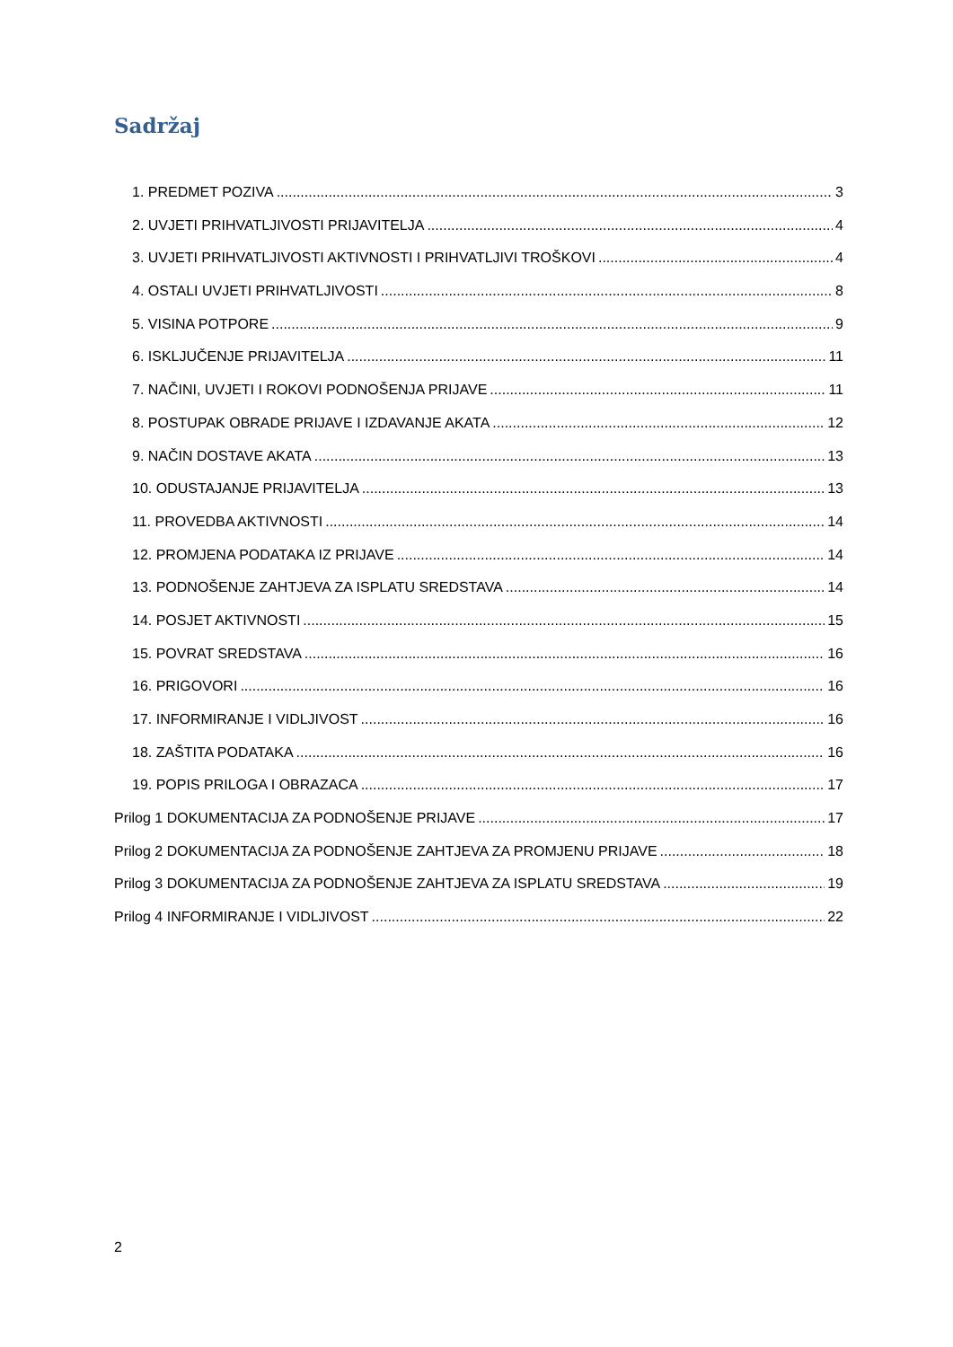Sadržaj
1. PREDMET POZIVA 3
2. UVJETI PRIHVATLJIVOSTI PRIJAVITELJA 4
3. UVJETI PRIHVATLJIVOSTI AKTIVNOSTI I PRIHVATLJIVI TROŠKOVI 4
4. OSTALI UVJETI PRIHVATLJIVOSTI 8
5. VISINA POTPORE 9
6. ISKLJUČENJE PRIJAVITELJA 11
7. NAČINI, UVJETI I ROKOVI PODNOŠENJA PRIJAVE 11
8. POSTUPAK OBRADE PRIJAVE I IZDAVANJE AKATA 12
9. NAČIN DOSTAVE AKATA 13
10. ODUSTAJANJE PRIJAVITELJA 13
11. PROVEDBA AKTIVNOSTI 14
12. PROMJENA PODATAKA IZ PRIJAVE 14
13. PODNOŠENJE ZAHTJEVA ZA ISPLATU SREDSTAVA 14
14. POSJET AKTIVNOSTI 15
15. POVRAT SREDSTAVA 16
16. PRIGOVORI 16
17. INFORMIRANJE I VIDLJIVOST 16
18. ZAŠTITA PODATAKA 16
19. POPIS PRILOGA I OBRAZACA 17
Prilog 1 DOKUMENTACIJA ZA PODNOŠENJE PRIJAVE 17
Prilog 2 DOKUMENTACIJA ZA PODNOŠENJE ZAHTJEVA ZA PROMJENU PRIJAVE 18
Prilog 3 DOKUMENTACIJA ZA PODNOŠENJE ZAHTJEVA ZA ISPLATU SREDSTAVA 19
Prilog 4 INFORMIRANJE I VIDLJIVOST 22
2